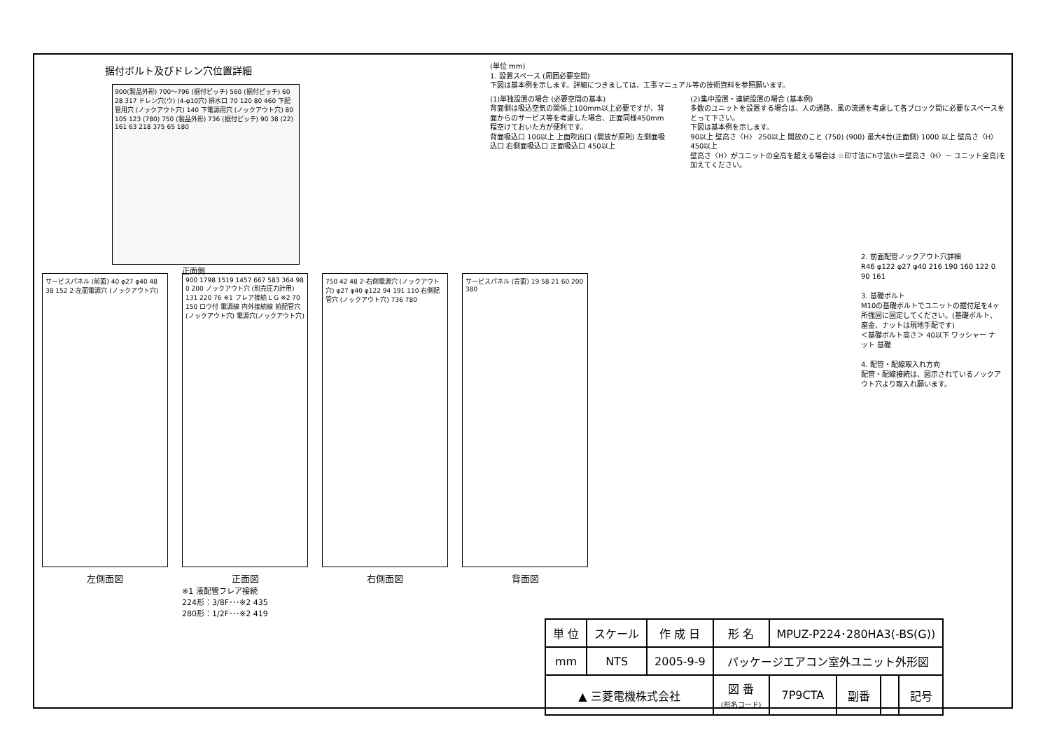据付ボルト及びドレン穴位置詳細
900(製品外形) 700～796 (据付ピッチ) 560 (据付ピッチ) 60 28 317 ドレン穴(ウ) (4-φ10穴) 排水口 70 120 80 460 下配管用穴 (ノックアウト穴) 140 下電源用穴 (ノックアウト穴) 80 105 123 (780) 750 (製品外形) 736 (据付ピッチ) 90 38 (22) 161 63 218 375 65 180
正面側
(単位 mm)
1. 設置スペース (周囲必要空間)
下図は基本例を示します。詳細につきましては、工事マニュアル等の技術資料を参照願います。
(1)単独設置の場合 (必要空間の基本)
背面側は吸込空気の関係上100mm以上必要ですが、背面からのサービス等を考慮した場合、正面同様450mm程空けておいた方が便利です。
背面吸込口 100以上 上面吹出口 (開放が原則) 左側面吸込口 右側面吸込口 正面吸込口 450以上
(2)集中設置・連続設置の場合 (基本例)
多数のユニットを設置する場合は、人の通路、風の流通を考慮して各ブロック間に必要なスペースをとって下さい。
下図は基本例を示します。
90以上 壁高さ〈H〉 250以上 開放のこと (750) (900) 最大4台(正面側) 1000 以上 壁高さ〈H〉 450以上
壁高さ〈H〉がユニットの全高を超える場合は ☆印寸法にh寸法(h＝壁高さ〈H〉－ ユニット全高)を加えてください。
2. 前面配管ノックアウト穴詳細
R46 φ122 φ27 φ40 216 190 160 122 0 90 161
3. 基礎ボルト
M10の基礎ボルトでユニットの据付足を4ヶ所強固に固定してください。(基礎ボルト、座金、ナットは現地手配です)
＜基礎ボルト高さ＞ 40以下 ワッシャー ナット 基礎
4. 配管・配線取入れ方向
配管・配線接続は、図示されているノックアウト穴より取入れ願います。
サービスパネル (前面) 40 φ27 φ40 48 38 152 2-左面電源穴 (ノックアウト穴)
左側面図
900 1798 1519 1457 667 583 364 98 0 200 ノックアウト穴 (別売圧力計用) 131 220 76 ※1 フレア接続 L G ※2 70 150 ロウ付 電源線 内外接続線 前配管穴 (ノックアウト穴) 電源穴(ノックアウト穴)
正面図
※1 液配管フレア接続
224形：3/8F･･･※2 435
280形：1/2F･･･※2 419
750 42 48 2-右側電源穴 (ノックアウト穴) φ27 φ40 φ122 94 191 110 右側配管穴 (ノックアウト穴) 736 780
右側面図
サービスパネル (背面) 19 58 21 60 200 380
背面図
| 単 位 | スケール | 作 成 日 | 形 名 | MPUZ-P224･280HA3(-BS(G)) | | | |
| mm | NTS | 2005-9-9 | パッケージエアコン室外ユニット外形図 | | | | |
| ▲ 三菱電機株式会社 | | | 図 番 (形名コード) | 7P9CTA | 副番 | | 記号 |